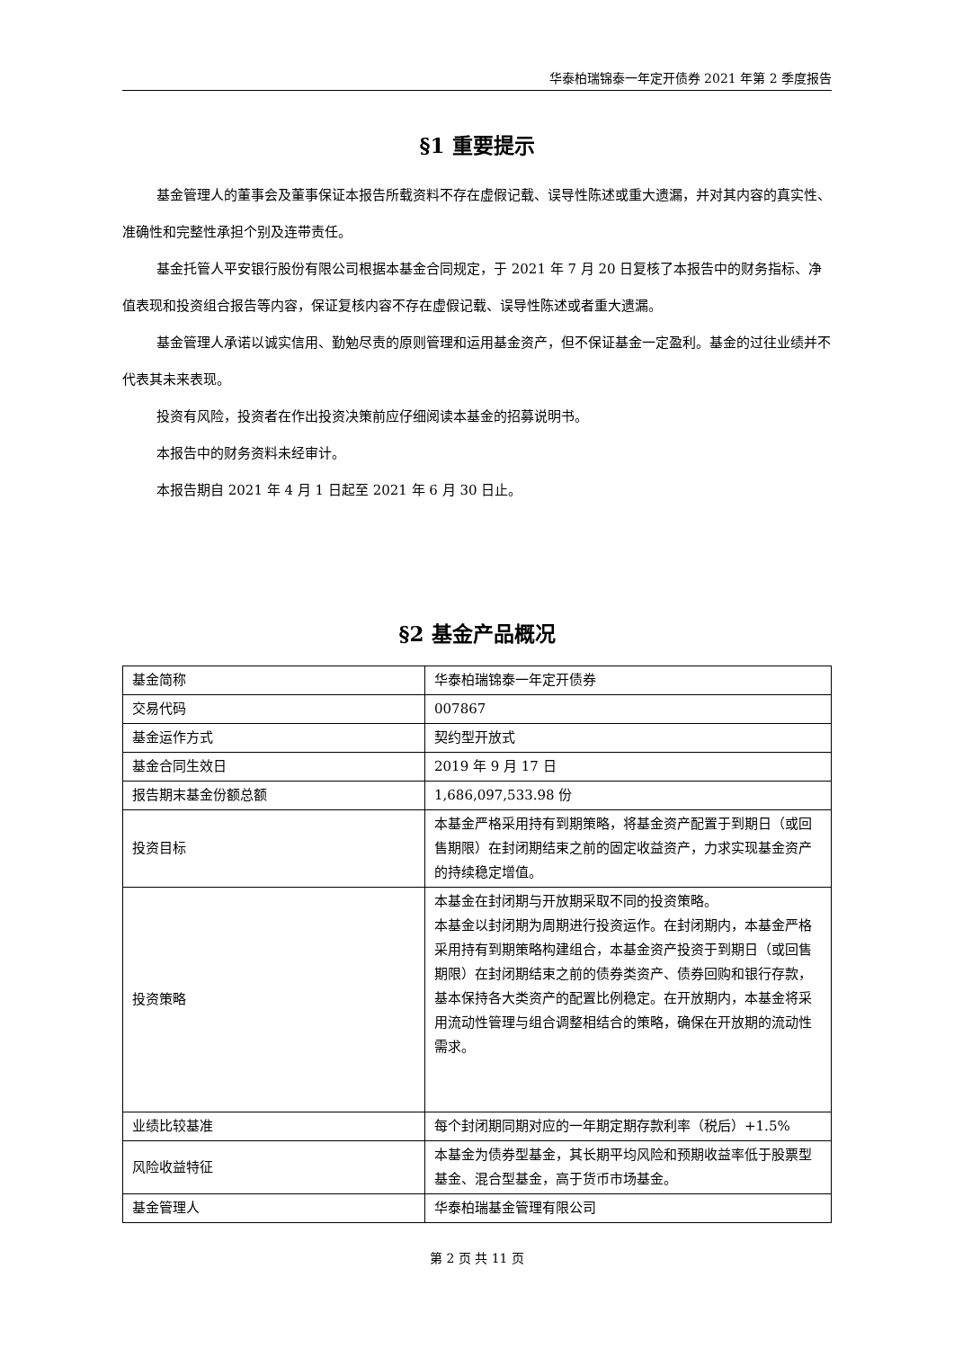华泰柏瑞锦泰一年定开债券 2021 年第 2 季度报告
§1 重要提示
基金管理人的董事会及董事保证本报告所载资料不存在虚假记载、误导性陈述或重大遗漏，并对其内容的真实性、准确性和完整性承担个别及连带责任。
基金托管人平安银行股份有限公司根据本基金合同规定，于 2021 年 7 月 20 日复核了本报告中的财务指标、净值表现和投资组合报告等内容，保证复核内容不存在虚假记载、误导性陈述或者重大遗漏。
基金管理人承诺以诚实信用、勤勉尽责的原则管理和运用基金资产，但不保证基金一定盈利。基金的过往业绩并不代表其未来表现。
投资有风险，投资者在作出投资决策前应仔细阅读本基金的招募说明书。
本报告中的财务资料未经审计。
本报告期自 2021 年 4 月 1 日起至 2021 年 6 月 30 日止。
§2 基金产品概况
| 基金简称 | 华泰柏瑞锦泰一年定开债券 |
| 交易代码 | 007867 |
| 基金运作方式 | 契约型开放式 |
| 基金合同生效日 | 2019 年 9 月 17 日 |
| 报告期末基金份额总额 | 1,686,097,533.98 份 |
| 投资目标 | 本基金严格采用持有到期策略，将基金资产配置于到期日（或回售期限）在封闭期结束之前的固定收益资产，力求实现基金资产的持续稳定增值。 |
| 投资策略 | 本基金在封闭期与开放期采取不同的投资策略。 本基金以封闭期为周期进行投资运作。在封闭期内，本基金严格采用持有到期策略构建组合，本基金资产投资于到期日（或回售期限）在封闭期结束之前的债券类资产、债券回购和银行存款，基本保持各大类资产的配置比例稳定。在开放期内，本基金将采用流动性管理与组合调整相结合的策略，确保在开放期的流动性需求。 |
| 业绩比较基准 | 每个封闭期同期对应的一年期定期存款利率（税后）+1.5% |
| 风险收益特征 | 本基金为债券型基金，其长期平均风险和预期收益率低于股票型基金、混合型基金，高于货币市场基金。 |
| 基金管理人 | 华泰柏瑞基金管理有限公司 |
第 2 页 共 11 页